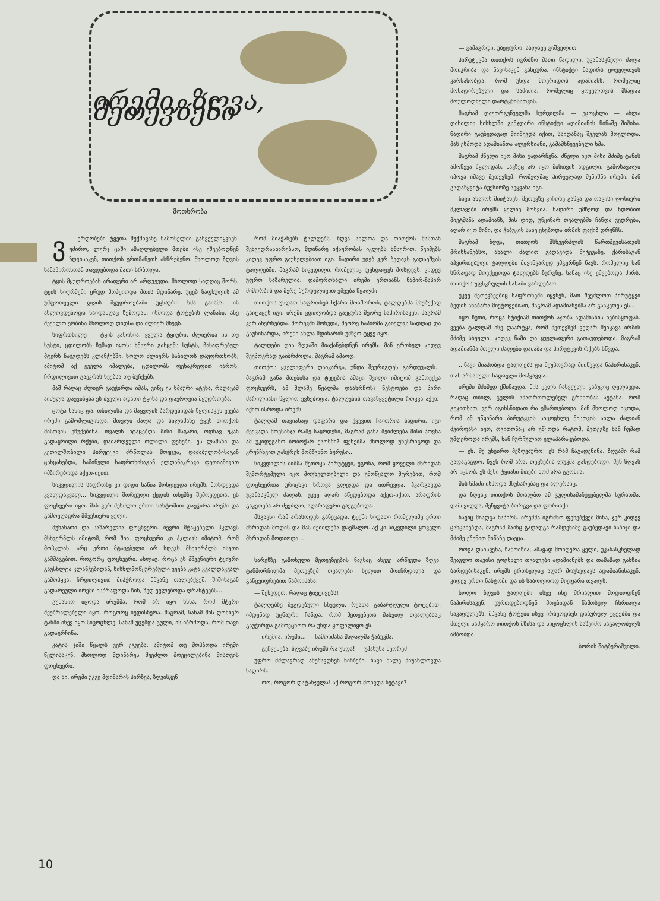ირემი, ზღვა, მეთევზენი
მოთხრობა
ვერდობები ტყეთა მუქმწვანე სამოსელში გახვეულიყვნენ. უძირო, ლურჯ ცაში ამაღლებული მთები ისე ეშვებოდნენ ზღვისაკენ, თითქოს ერთმანეთს ასწრებენო. მხოლოდ ზღვის სანაპიროსთან თავდებოდა მათი სრბოლა.
ტყის მყუდროებას არაფერი არ არღვევდა. მხოლოდ სადღაც შორს, ტყის სიღრმეში ყრუდ მოჰყიოდა მთის მდინარე. უცებ ზაფხულის ამ უშფოთველი დღის მყუდროებაში უცნაური ხმა გაისმა. ის ახლოვდებოდა საიდანღაც ზემოდან. ისმოდა ტოტების ლაწანი, ასე შეეძლო ერბინა მხოლოდ დიდსა და ძლიერ მხეცს.
სიფრთხილე — ტყის კანონია, ყველა ტყიური, ძლიერია ის თუ სუსტი, ცდილობს ჩუმად იყოს; ხმაური გასცემს სუსტს, ჩასაფრებულ მტერს ჩაუგდებს კლანჭებში, ხოლო ძლიერს საბილოს დაუფრთხობს; ამიტომ აქ ყველა იმალება, ცდილობს ფეხაკრეფით იაროს, ჩრდილივით გაეკრას ხეებსა თუ ბუჩქებს.
მაშ რაღაც ძლიერ გაუჭირდა იმას, ვინც ეს ხმაური ატეხა, რაღაცამ აიძულა დაევიწყნა ეს ძველი ადათი ტყისა და დაერღვია მყუდროება.
ცოტა ხანიც და, თხილისა და მაყვლის ბარდებიდან წყლისკენ ვეება ირემი გამოშლიგინდა. მთელი ძალა და სილამაზე ტყეს თითქოს მისთვის ეჩუქებინა. თვალს იტაცებდა მისი მაგარი, ოდნავ უკან გადაყრილი რქები, დაძარღვული თლილი ფეხები. ეს ლამაზი და კეთილშობილი პირუტყვი ძრწოლას მოეცვა, დაძაბულობისაგან ცახცახებდა, საშინელი საფრთხისაგან ელდანაკრავი ფეთიანივით იმზირებოდა აქეთ-იქით.
სიკვდილის საფრთხე კი დიდი ხანია მოსდევდა ირემს, მოსდევდა კვალდაკვალ... სიკვდილი შორეული ქედის თხემზე შემოეფეთა, ეს ფოცხვერი იყო. მან ვერ შესძლო ერთი ნახტომით დაეჭირა ირემი და გამოეღადრა მშვენიერი ყელი.
მუხანათი და საზარელია ფოცხვერი. ბევრი მტაცებელი ჰკლავს მსხვერპლს იმიტომ, რომ შია. ფოცხვერი კი ჰკლავს იმიტომ, რომ მოჰკლას. არც ერთი მტაცებელი არ სდევს მსხვერპლს ისეთი გაშმაგებით, როგორც ფოცხვერი. ახლაც, როცა ეს მშვენიერი ტყიური გაუსხლტა კლანჭებიდან, სისხლმოწყურებული ვეება კატა კვალდაკვალ გამოჰყვა, ჩრდილივით მიჰქროდა მწვანე თალებქვეშ. შიშისაგან გადარეული ირემი ისწრაფოდა წინ, ზედ ევლებოდა ღრანტეებს...
გუმანით იცოდა ირემმა, რომ არ იყო ხსნა, რომ მტერი შეუბრალებელი იყო, როგორც ბედისწერა. მაგრამ, სანამ მის ღონიერ ტანში ისევ იყო სიცოცხლე, სანამ უცემდა გული, ის იბრძოდა, რომ თავი გადაერჩინა.
კატის ჯიში წყალს ვერ ეგუება. ამიტომ თუ მოჰბოდა ირემი წყლისაკენ, მხოლოდ მდინარეს შეეძლო მოეცილებინა მისთვის ფოცხვერი.
და აი, ირემი უკვე მდინარის პირზეა, ზღვისკენ
რომ მიაქანებს ტალღებს. ზღვა ახლოა და თითქოს მასთან შეხვედრაახარებსო, მდინარე იქაურობას იკლებს ხმაურით. წვიმებს კიდევ უფრო გაუხელებიათ იგი. ნადირი უცებ ვერ ბედავს გადაეშვას ტალღებში, მაგრამ სიკვდილი, რომელიც ფეხდაფეხ მოსდევს, კიდევ უფრო საზარელია. დამფრთხალი ირემი ერთხანს ნაპირ-ნაპირ მიმორბის და მერე შურდულივით ეშვება წყალში.
თითქოს უნდათ საფრთხეს ჩქარა მოაშორონ, ტალღებმა მსუბუქად გაიტაცეს იგი. ირემი ცდილობდა გაეცურა მეორე ნაპირისაკენ, მაგრამ ვერ ახერხებდა. მორევში მოხვდა, მეორე ნაპირმა გაიელვა სადღაც და გაუჩინარდა, ირემი ახლა მდინარის უმწეო ტყვე იყო.
ტალღები ღია ზღვაში მიაქანებდნენ ირემს. მან ერთხელ კიდევ შეუპოვრად გაიბრძოლა, მაგრამ ამაოდ.
თითქოს ყველაფერი დაიკარგა, უნდა შეურიგდეს გარდუვალს... მაგრამ განა მთებისა და ტყეების ამაყი შვილი იმიტომ გამოექცა ფოცხვერს, ამ მლაშე წყალმა დაახრჩოს? ნესტოები და პირი მარილიანი წყლით ევსებოდა, ტალღების თავაწყვეტილი როკვა აქეთ-იქით ისროდა ირემს.
ტალღამ თავიანად დაფარა და ქვევით ჩაითრია ნადირი. იგი შეეცადა მოესინჯა რამე საყრდენი, მაგრამ განა შეიძლება მისი პოვნა ამ უკიდეგანო ბობოქარ ქაოსში? ფეხებმა მხოლოდ უწესრიგოდ და კრუნჩხვით გასჭრეს მომწვანო ბურუსი...
სიკვდილის შიშმა შეთოკა პირუტყვი, ეგონა, რომ ყოველი მხრიდან შემორტყმული იყო მოუხელთებელი და უმოწყალო მტრებით, რომ ფოცხვერთა ურიცხვი ხროვა გლეჯდა და ითრევდა. ჰკარგავდა უკანასკნელ ძალას, უკვე აღარ აწყდებოდა აქეთ-იქით, არაფრის გაკეთება არ შეეძლო, აღარაფერი გაეგებოდა.
მსგავსი რამ არასოდეს განეცადა. ტყეში ხიფათი რომელიმე ერთი მხრიდან მოდის და მას შეიძლება დაემალო. აქ კი სიკვდილი ყოველი მხრიდან მოდიოდა...
სარეწზე გამოსული მეთევზეების ნავსაც ასევე არწევდა ზღვა. ტანმორჩილმა მეთევზემ თვალები ხელით მოიჩრდილა და განცვიფრებით წამოიძახა:
— შეხედეთ, რაღაც ტივტივებს!
ტალღებზე შეგდებული სხეული, რქათა გაბარჯღული ტოტებით, იმდენად უცნაური ჩანდა, რომ მეთევზეთა მახვილ თვალებსაც გაუჭირდა გამოეცნოთ რა უნდა ყოფილიყო ეს.
— ირემია, ირემი... — წამოიძახა მაღალმა ჭაბუკმა.
— გეჩვენება, ზღვაზე ირემს რა უნდა! — უპასუხა მეორემ.
უფრო მძლავრად ამუშავდნენ ნიჩბები. ნავი მალე მიუახლოვდა ნადირს.
— ოო, როგორ დატანჯულა! აქ როგორ მოხვდა ნეტავი?
— გამაგრდი, უბედურო, ახლავე გიშველით.
პირუტყვმა თითქოს იგრძნო მათი წადილი, უკანასკნელი ძალა მოიკრიბა და ნავისაკენ გასცურა. ინსტიქტი ნადირს ყოველთვის კარნახობდა, რომ უნდა მოერიდოს ადამიანს, რომელიც მონადირებული და საშიშია, რომელიც ყოველთვის მზადაა მოულოდნელი დარტყმისათვის.
მაგრამ დაუთრგუნველმა სურვილმა — ეცოცხლა — ახლა დასძლია სისხლში გამჯდარი ინსტიქტი ადამიანის წინაშე შიშისა. ნადირი გაუბედავად მიიწევდა იქით, საიდანაც შველას მოელოდა. მას ესმოდა ადამიანთა ალერსიანი, გამამხნევებელი ხმა.
მაგრამ ძნელი იყო მისი გადარჩენა, ძნელი იყო მისი მძიმე ტანის ამოწევა წყლიდან. ნავზეც არ იყო მისთვის ადგილი. გამოსავალი იპოვა იმავე მეთევზემ, რომელმაც პირველად შენიშნა ირემი. მან გადაწყვიტა ბუქსირზე აეყვანა იგი.
ნავი ახლოს მიიტანეს, მეთევზე კიჩოზე გაწვა და თავისი ღონიერი მკლავები ირემს ყელზე მოხვია. ნადირი უმწეოდ და ნდობით მიეტმანა ადამიანს, მის დიდ, უწყინარ თვალებში ჩანდა ვედრება, აღარ იყო შიში, და ჭაბუკის სახე ეხებოდა ირმის ფაქიზ დრუნჩს.
მაგრამ ზღვა, თითქოს მსხვერპლის წართმევისათვის მრისხანებსო, ახალი ძალით გადავიდა შეტევაზე. ქარისაგან აჰვირთებული ტალღები მძვინვარედ ემგერნენ ნავს, რომელიც ხან სწრაფად მოექცეოდა ტალღებს ზურგზე, ხანაც ისე ეშვებოდა ძირს, თითქოს უფსკრულის ხახაში ვარდებაო.
უკვე მეთევზეებიც საფრთხეში იყვნენ, მათ შეეძლოთ პირუტყვი ბედის ანაბარა მიეტოვებიათ, მაგრამ ადამიანებმა არ გააკეთეს ეს...
იყო წუთი, როცა სტიქიამ თითქოს აჯობა ადამიანის ნებისყოფას. ვეება ტალღამ ისე დაარტყა, რომ მეთევზემ ვეღარ შეიკავა ირმის მძიმე სხეული. კიდევ წამი და ყველაფერი გათავდებოდა. მაგრამ ადამიანმა მთელი ძალები დაძაბა და პირუტყვის რქებს სწვდა.
...ნავი მიაპობდა ტალღებს და შეუპოვრად მიიწევდა ნაპირისაკენ, თან არნახული ნადავლი მოჰყავდა.
ირემი მძიმედ ქშინავდა, მის ყელს ჩახვეული ჭაბუკიც ღელავდა. რაღაც თბილ, გულის ამათრთოლებელ გრძნობას აეტანა. რომ გეკითხათ, ვერ აგიხსნიდათ რა ემართებოდა. მან მხოლოდ იცოდა, რომ ამ უწყინარი პირუტყვის სიცოცხლე მისთვის ახლა ძალიან ძვირფასი იყო, თვითონაც არ უწყოდა რატომ, მეთევზე ხან ჩუმად უმღეროდა ირემს, ხან ჩურჩულით ელაპარაკებოდა.
— ეხ, შე უხეირო მეზღვაურო! ეს რამ ჩაგადენინა, ზღვაში რამ გადაგაგდო, ჩვენ რომ არა, თევზების ლუკმა გახდებოდი, შენ ზღვას არ იცნობ, ეს შენი ტყიანი მთები ხომ არა გგონია.
მის ხმაში ისმოდა მწუხარებაც და ალერსიც.
და ზღვაც თითქოს მოალბო ამ გულისამაჩუყებელმა სურათმა. დამშვიდდა, შეწყვიტა ბორგვა და ფორიაქი.
ნავიც მიადგა ნაპირს. ირემმა იგრძნო ფეხებქვეშ მიწა, ჯერ კიდევ ცახცახებდა, მაგრამ მაინც გადადგა რამდენიმე გაუბედავი ნაბიჯი და მძიმე ქშენით მიწაზე დაეცა.
როცა დაისვენა, წამოიწია, ამაყად მოიღერა ყელი, უკანასკნელად შეავლო თავისი ცოცხალი თვალები ადამიანებს და თამამად გასწია ბარდებისაკენ. ირემს ერთხელაც აღარ მოუხედავს ადამიანისაკენ. კიდევ ერთი ნახტომი და ის საბოლოოდ მიეფარა თვალს.
ხოლო ზღვის ტალღები ისევ ისე შრიალით მოდიოდნენ ნაპირისაკენ, ეურთდებოდნენ მთებიდან წამოსულ ჩხრიალა ნაკადულებს, მწვანე ტოტები ისევ ირხეოდნენ დაბურულ ტყეებში და მთელი სამყარო თითქოს მზისა და სიცოცხლის საზეიმო საგალობელს ამბობდა.
ბორის შატბერაშვილი.
10